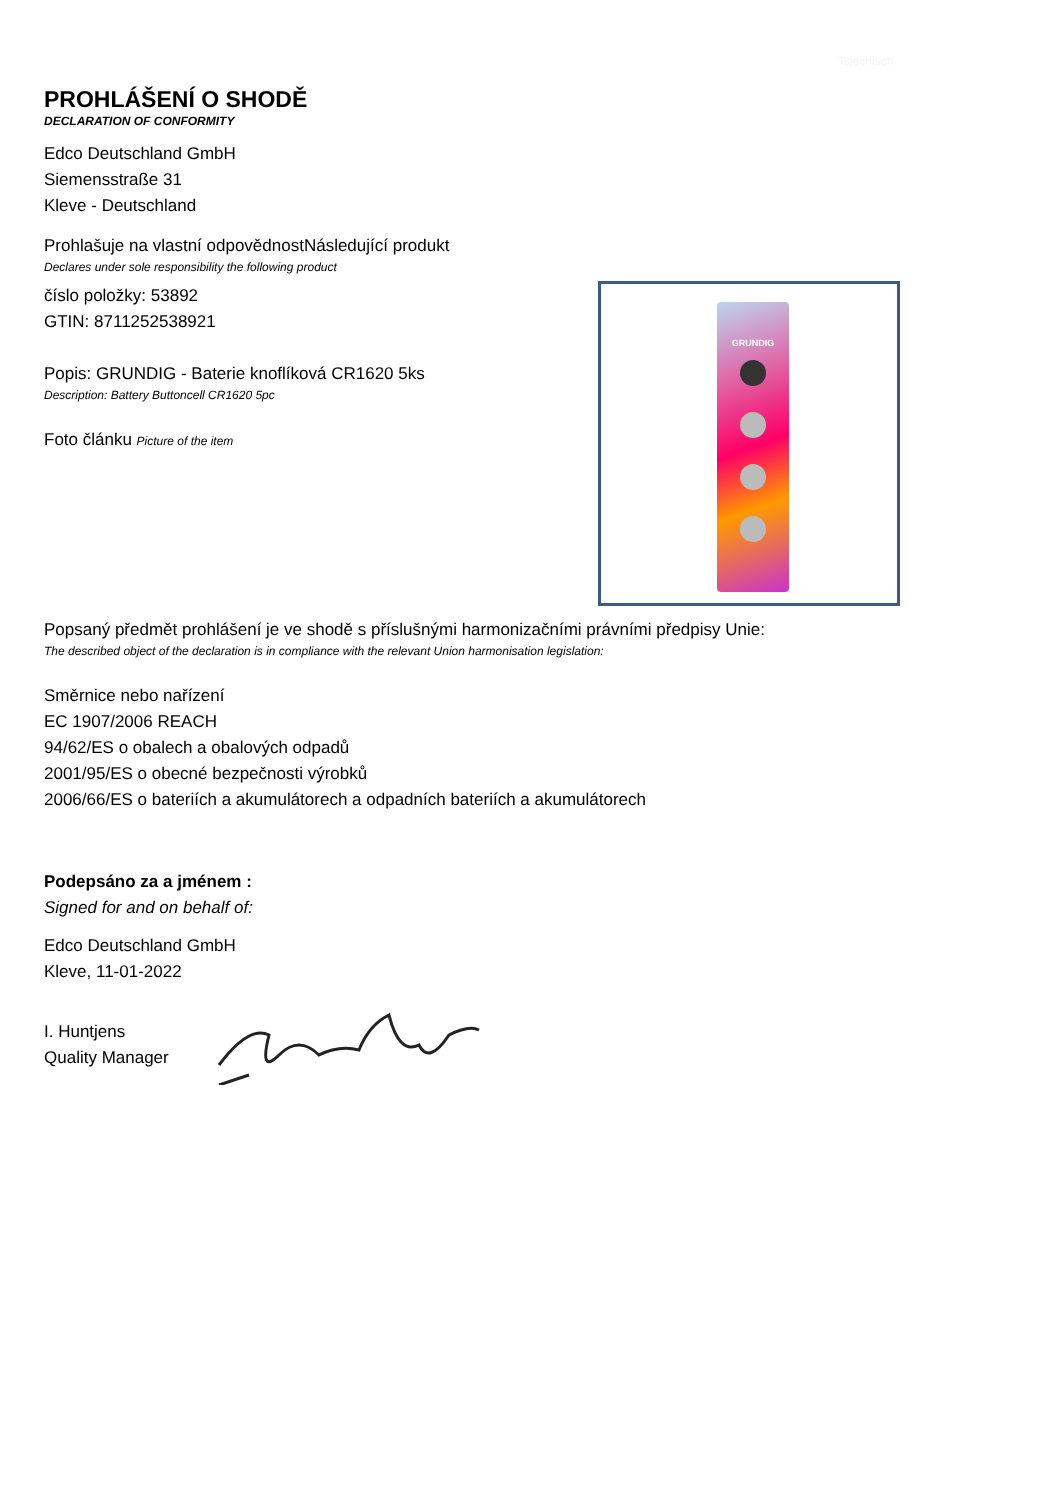Tsjechisch
GRUNDIG
PROHLÁŠENÍ O SHODĚ
DECLARATION OF CONFORMITY
Edco Deutschland GmbH
Siemensstraße 31
Kleve - Deutschland
Prohlašuje na vlastní odpovědnostNásledující produkt
Declares under sole responsibility the following product
číslo položky: 53892
GTIN: 8711252538921
Popis: GRUNDIG - Baterie knoflíková CR1620 5ks
Description: Battery Buttoncell CR1620 5pc
Foto článku Picture of the item
Popsaný předmět prohlášení je ve shodě s příslušnými harmonizačními právními předpisy Unie:
The described object of the declaration is in compliance with the relevant Union harmonisation legislation:
Směrnice nebo nařízení
EC 1907/2006 REACH
94/62/ES o obalech a obalových odpadů
2001/95/ES o obecné bezpečnosti výrobků
2006/66/ES o bateriích a akumulátorech a odpadních bateriích a akumulátorech
Podepsáno za a jménem :
Signed for and on behalf of:
Edco Deutschland GmbH
Kleve, 11-01-2022
I. Huntjens
Quality Manager